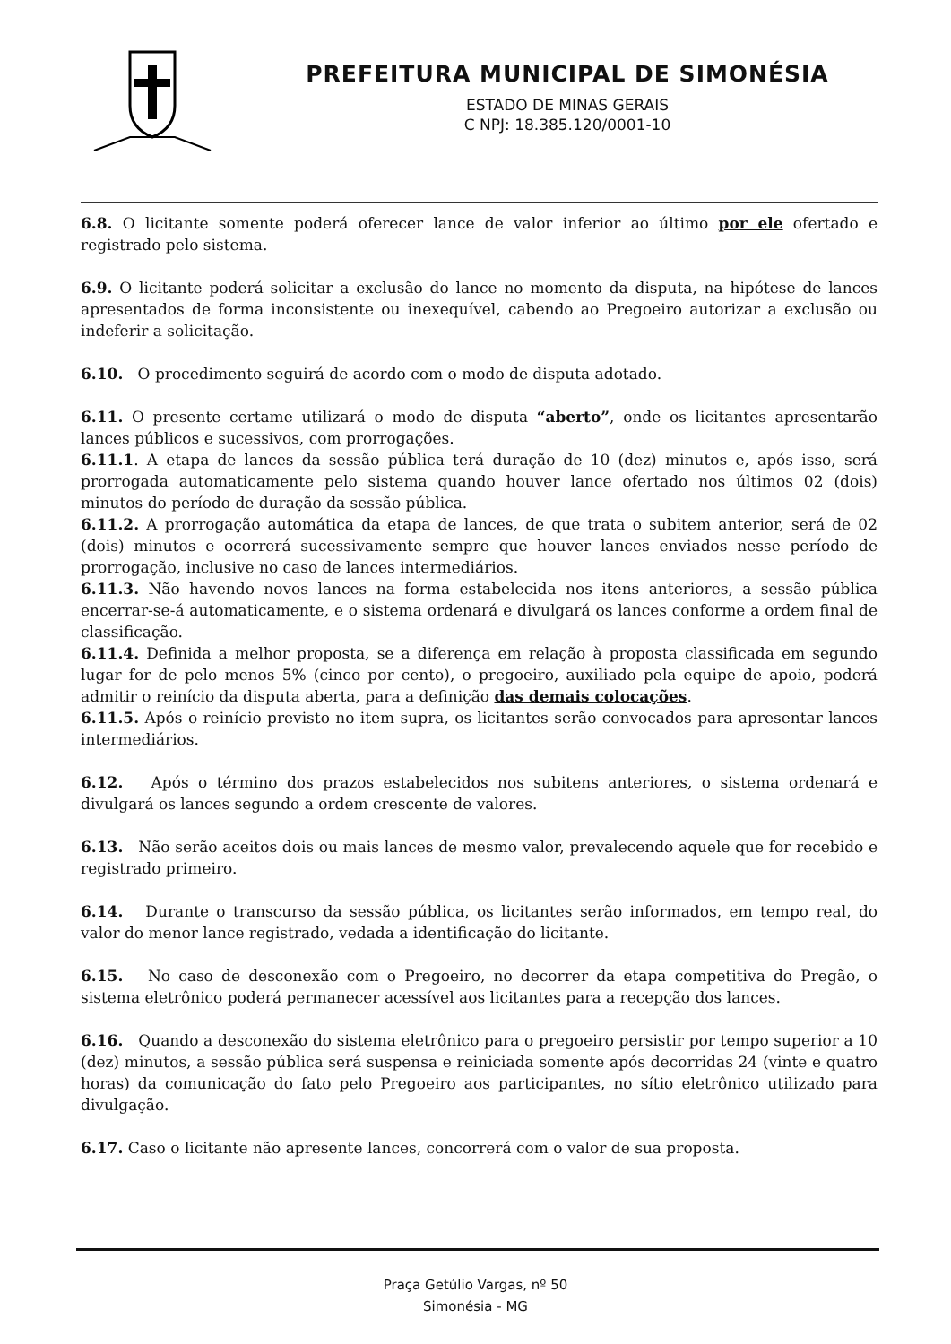PREFEITURA MUNICIPAL DE SIMONÉSIA
ESTADO DE MINAS GERAIS
C NPJ: 18.385.120/0001-10
6.8. O licitante somente poderá oferecer lance de valor inferior ao último por ele ofertado e registrado pelo sistema.
6.9. O licitante poderá solicitar a exclusão do lance no momento da disputa, na hipótese de lances apresentados de forma inconsistente ou inexequível, cabendo ao Pregoeiro autorizar a exclusão ou indeferir a solicitação.
6.10. O procedimento seguirá de acordo com o modo de disputa adotado.
6.11. O presente certame utilizará o modo de disputa “aberto”, onde os licitantes apresentarão lances públicos e sucessivos, com prorrogações.
6.11.1. A etapa de lances da sessão pública terá duração de 10 (dez) minutos e, após isso, será prorrogada automaticamente pelo sistema quando houver lance ofertado nos últimos 02 (dois) minutos do período de duração da sessão pública.
6.11.2. A prorrogação automática da etapa de lances, de que trata o subitem anterior, será de 02 (dois) minutos e ocorrerá sucessivamente sempre que houver lances enviados nesse período de prorrogação, inclusive no caso de lances intermediários.
6.11.3. Não havendo novos lances na forma estabelecida nos itens anteriores, a sessão pública encerrar-se-á automaticamente, e o sistema ordenará e divulgará os lances conforme a ordem final de classificação.
6.11.4. Definida a melhor proposta, se a diferença em relação à proposta classificada em segundo lugar for de pelo menos 5% (cinco por cento), o pregoeiro, auxiliado pela equipe de apoio, poderá admitir o reinício da disputa aberta, para a definição das demais colocações.
6.11.5. Após o reinício previsto no item supra, os licitantes serão convocados para apresentar lances intermediários.
6.12. Após o término dos prazos estabelecidos nos subitens anteriores, o sistema ordenará e divulgará os lances segundo a ordem crescente de valores.
6.13. Não serão aceitos dois ou mais lances de mesmo valor, prevalecendo aquele que for recebido e registrado primeiro.
6.14. Durante o transcurso da sessão pública, os licitantes serão informados, em tempo real, do valor do menor lance registrado, vedada a identificação do licitante.
6.15. No caso de desconexão com o Pregoeiro, no decorrer da etapa competitiva do Pregão, o sistema eletrônico poderá permanecer acessível aos licitantes para a recepção dos lances.
6.16. Quando a desconexão do sistema eletrônico para o pregoeiro persistir por tempo superior a 10 (dez) minutos, a sessão pública será suspensa e reiniciada somente após decorridas 24 (vinte e quatro horas) da comunicação do fato pelo Pregoeiro aos participantes, no sítio eletrônico utilizado para divulgação.
6.17. Caso o licitante não apresente lances, concorrerá com o valor de sua proposta.
Praça Getúlio Vargas, nº 50
Simonésia - MG